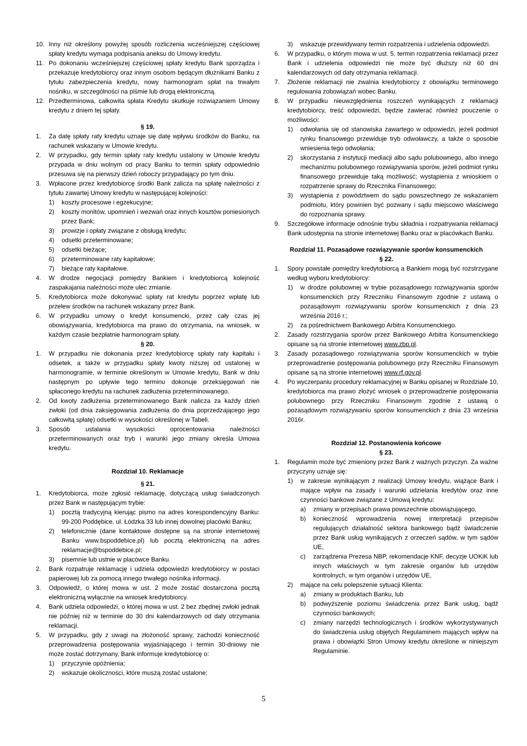10. Inny niż określony powyżej sposób rozliczenia wcześniejszej częściowej spłaty kredytu wymaga podpisania aneksu do Umowy kredytu.
11. Po dokonaniu wcześniejszej częściowej spłaty kredytu Bank sporządza i przekazuje kredytobiorcy oraz innym osobom będącym dłużnikami Banku z tytułu zabezpieczenia kredytu, nowy harmonogram spłat na trwałym nośniku, w szczególności na piśmie lub drogą elektroniczną.
12. Przedterminowa, całkowita spłata Kredytu skutkuje rozwiązaniem Umowy kredytu z dniem tej spłaty.
§ 19.
1. Za datę spłaty raty kredytu uznaje się datę wpływu środków do Banku, na rachunek wskazany w Umowie kredytu.
2. W przypadku, gdy termin spłaty raty kredytu ustalony w Umowie kredytu przypada w dniu wolnym od pracy Banku to termin spłaty odpowiednio przesuwa się na pierwszy dzień roboczy przypadający po tym dniu.
3. Wpłacone przez kredytobiorcę środki Bank zalicza na spłatę należności z tytułu zawartej Umowy kredytu w następującej kolejności:
1) koszty procesowe i egzekucyjne;
2) koszty monitów, upomnień i wezwań oraz innych kosztów poniesionych przez Bank;
3) prowizje i opłaty związane z obsługą kredytu;
4) odsetki przeterminowane;
5) odsetki bieżące;
6) przeterminowane raty kapitałowe;
7) bieżące raty kapitałowe.
4. W drodze negocjacji pomiędzy Bankiem i kredytobiorcą kolejność zaspakajania należności może ulec zmianie.
5. Kredytobiorca może dokonywać spłaty rat kredytu poprzez wpłatę lub przelew środków na rachunek wskazany przez Bank.
6. W przypadku umowy o kredyt konsumencki, przez cały czas jej obowiązywania, kredytobiorca ma prawo do otrzymania, na wniosek, w każdym czasie bezpłatnie harmonogram spłaty.
§ 20.
1. W przypadku nie dokonania przez kredytobiorcę spłaty raty kapitału i odsetek, a także w przypadku spłaty kwoty niższej od ustalonej w harmonogramie, w terminie określonym w Umowie kredytu, Bank w dniu następnym po upływie tego terminu dokonuje przeksięgowań nie spłaconego kredytu na rachunek zadłużenia przeterminowanego.
2. Od kwoty zadłużenia przeterminowanego Bank nalicza za każdy dzień zwłoki (od dnia zaksięgowania zadłużenia do dnia poprzedzającego jego całkowitą spłatę) odsetki w wysokości określonej w Tabeli.
3. Sposób ustalania wysokości oprocentowania należności przeterminowanych oraz tryb i warunki jego zmiany określa Umowa kredytu.
Rozdział 10. Reklamacje
§ 21.
1. Kredytobiorca, może zgłosić reklamację, dotyczącą usług świadczonych przez Bank w następującym trybie:
1) pocztą tradycyjną kierując pismo na adres korespondencyjny Banku: 99-200 Poddębice, ul. Łódzka 33 lub innej dowolnej placówki Banku;
2) telefonicznie (dane kontaktowe dostępne są na stronie internetowej Banku www.bspoddebice.pl) lub pocztą elektroniczną na adres reklamacje@bspoddebice.pl;
3) pisemnie lub ustnie w placówce Banku.
2. Bank rozpatruje reklamację i udziela odpowiedzi kredytobiorcy w postaci papierowej lub za pomocą innego trwałego nośnika informacji.
3. Odpowiedź, o której mowa w ust. 2 może zostać dostarczona pocztą elektroniczną wyłącznie na wniosek kredytobiorcy.
4. Bank udziela odpowiedzi, o której mowa w ust. 2 bez zbędnej zwłoki jednak nie później niż w terminie do 30 dni kalendarzowych od daty otrzymania reklamacji.
5. W przypadku, gdy z uwagi na złożoność sprawy, zachodzi konieczność przeprowadzenia postępowania wyjaśniającego i termin 30-dniowy nie może zostać dotrzymany, Bank informuje kredytobiorcę o:
1) przyczynie opóźnienia;
2) wskazuje okoliczności, które muszą zostać ustalone;
3) wskazuje przewidywany termin rozpatrzenia i udzielenia odpowiedzi.
6. W przypadku, o którym mowa w ust. 5, termin rozpatrzenia reklamacji przez Bank i udzielenia odpowiedzi nie może być dłuższy niż 60 dni kalendarzowych od daty otrzymania reklamacji.
7. Złożenie reklamacji nie zwalnia kredytobiorcy z obowiązku terminowego regulowania zobowiązań wobec Banku.
8. W przypadku nieuwzględnienia roszczeń wynikających z reklamacji kredytobiorcy, treść odpowiedzi, będzie zawierać również pouczenie o możliwości:
1) odwołania się od stanowiska zawartego w odpowiedzi, jeżeli podmiot rynku finansowego przewiduje tryb odwoławczy, a także o sposobie wniesienia tego odwołania;
2) skorzystania z instytucji mediacji albo sądu polubownego, albo innego mechanizmu polubownego rozwiązywania sporów, jeżeli podmiot rynku finansowego przewiduje taką możliwość; wystąpienia z wnioskiem o rozpatrzenie sprawy do Rzecznika Finansowego;
3) wystąpienia z powództwem do sądu powszechnego ze wskazaniem podmiotu, który powinien być pozwany i sądu miejscowo właściwego do rozpoznania sprawy.
9. Szczegółowe informacje odnośnie trybu składnia i rozpatrywania reklamacji Bank udostępnia na stronie internetowej Banku oraz w placówkach Banku.
Rozdział 11. Pozasądowe rozwiązywanie sporów konsumenckich
§ 22.
1. Spory powstałe pomiędzy kredytobiorcą a Bankiem mogą być rozstrzygane według wyboru kredytobiorcy:
1) w drodze polubownej w trybie pozasądowego rozwiązywania sporów konsumenckich przy Rzeczniku Finansowym zgodnie z ustawą o pozasądowym rozwiązywaniu sporów konsumenckich z dnia 23 września 2016 r.;
2) za pośrednictwem Bankowego Arbitra Konsumenckiego.
2. Zasady rozstrzygania sporów przez Bankowego Arbitra Konsumenckiego opisane są na stronie internetowej www.zbp.pl.
3. Zasady pozasądowego rozwiązywania sporów konsumenckich w trybie przeprowadzenie postępowania polubownego przy Rzeczniku Finansowym opisane są na stronie internetowej www.rf.gov.pl.
4. Po wyczerpaniu procedury reklamacyjnej w Banku opisanej w Rozdziale 10, kredytobiorca ma prawo złożyć wniosek o przeprowadzenie postępowania polubownego przy Rzeczniku Finansowym zgodnie z ustawą o pozasądowym rozwiązywaniu sporów konsumenckich z dnia 23 września 2016r.
Rozdział 12. Postanowienia końcowe
§ 23.
1. Regulamin może być zmieniony przez Bank z ważnych przyczyn. Za ważne przyczyny uznaje się:
1) w zakresie wynikającym z realizacji Umowy kredytu, wiążące Bank i mające wpływ na zasady i warunki udzielania kredytów oraz inne czynności bankowe związane z Umową kredytu:
a) zmiany w przepisach prawa powszechnie obowiązującego,
b) konieczność wprowadzenia nowej interpretacji przepisów regulujących działalność sektora bankowego bądź świadczenie przez Bank usług wynikających z orzeczeń sądów, w tym sądów UE,
c) zarządzenia Prezesa NBP, rekomendacje KNF, decyzje UOKiK lub innych właściwych w tym zakresie organów lub urzędów kontrolnych, w tym organów i urzędów UE,
2) mające na celu polepszenie sytuacji Klienta:
a) zmiany w produktach Banku, lub
b) podwyższenie poziomu świadczenia przez Bank usług, bądź czynności bankowych;
c) zmiany narzędzi technologicznych i środków wykorzystywanych do świadczenia usług objętych Regulaminem mających wpływ na prawa i obowiązki Stron Umowy kredytu określone w niniejszym Regulaminie.
5